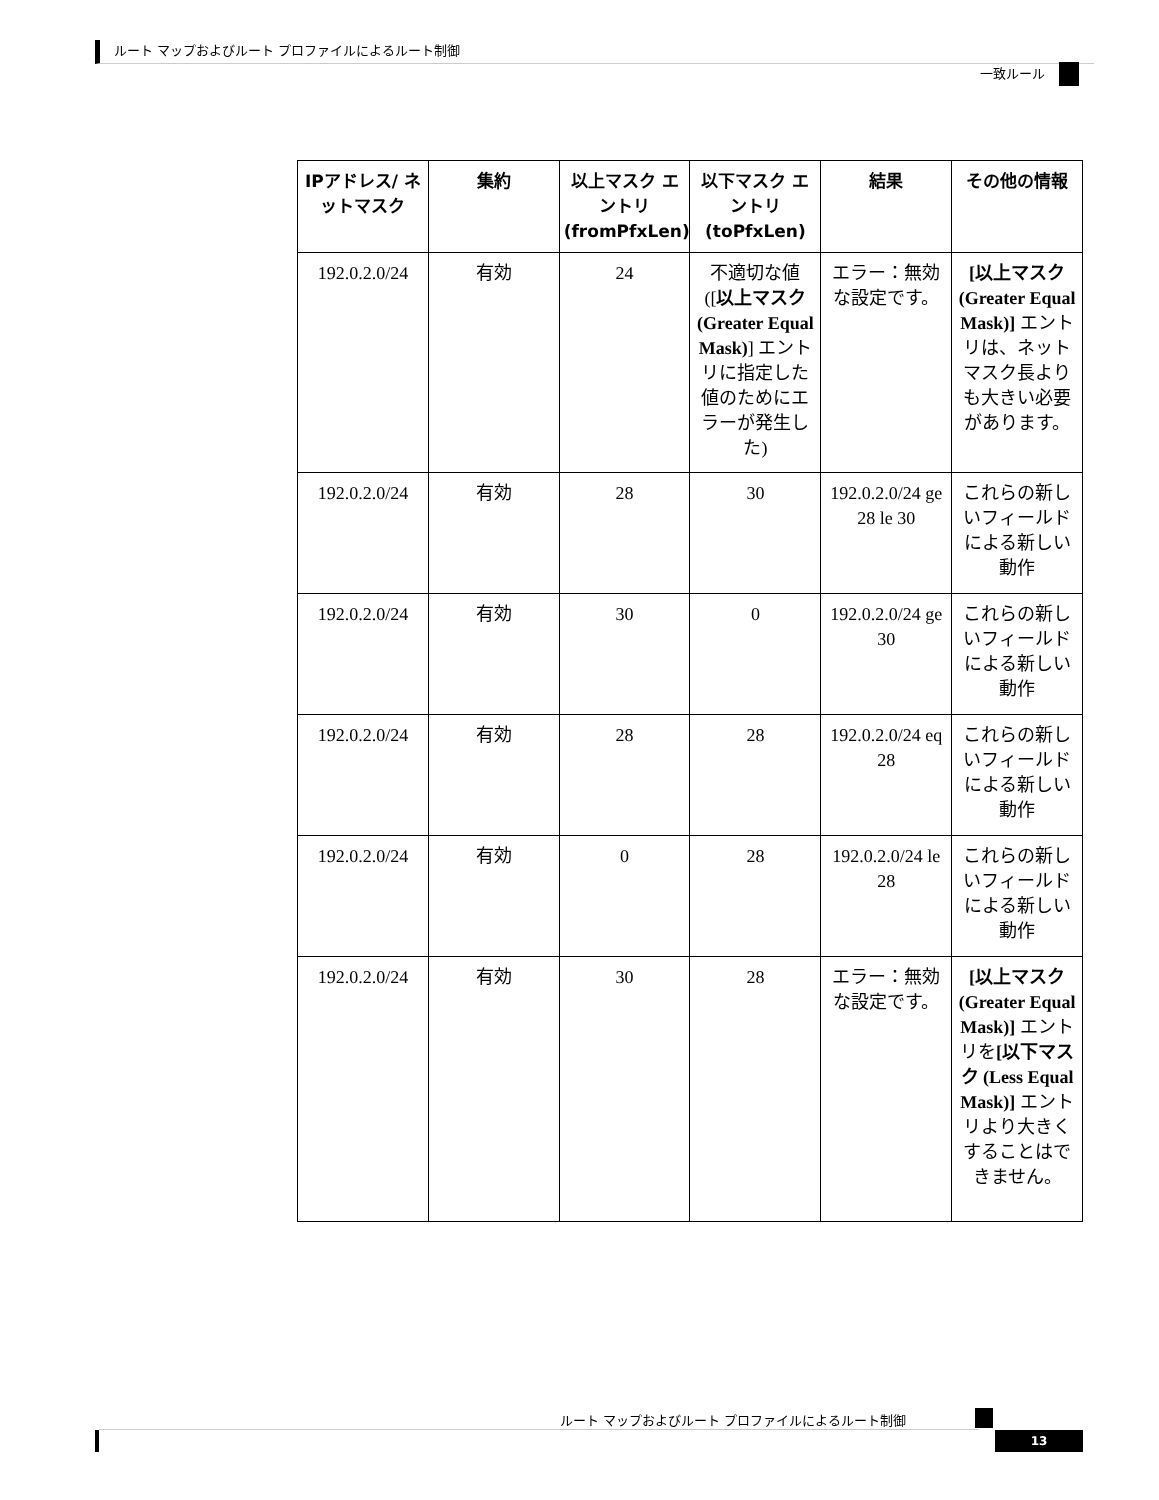ルート マップおよびルート プロファイルによるルート制御
一致ルール
| IPアドレス/ ネットマスク | 集約 | 以上マスク エントリ (fromPfxLen) | 以下マスク エントリ (toPfxLen) | 結果 | その他の情報 |
| --- | --- | --- | --- | --- | --- |
| 192.0.2.0/24 | 有効 | 24 | 不適切な値 ([ 以上マスク (Greater Equal Mask) ] エントリに指定した値のためにエラーが発生した) | エラー：無効な設定です。 | [以上マスク (Greater Equal Mask)] エントリは、ネットマスク長よりも大きい必要があります。 |
| 192.0.2.0/24 | 有効 | 28 | 30 | 192.0.2.0/24 ge 28 le 30 | これらの新しいフィールドによる新しい動作 |
| 192.0.2.0/24 | 有効 | 30 | 0 | 192.0.2.0/24 ge 30 | これらの新しいフィールドによる新しい動作 |
| 192.0.2.0/24 | 有効 | 28 | 28 | 192.0.2.0/24 eq 28 | これらの新しいフィールドによる新しい動作 |
| 192.0.2.0/24 | 有効 | 0 | 28 | 192.0.2.0/24 le 28 | これらの新しいフィールドによる新しい動作 |
| 192.0.2.0/24 | 有効 | 30 | 28 | エラー：無効な設定です。 | [以上マスク (Greater Equal Mask)] エントリを [以下マスク (Less Equal Mask)] エントリより大きくすることはできません。 |
ルート マップおよびルート プロファイルによるルート制御
13